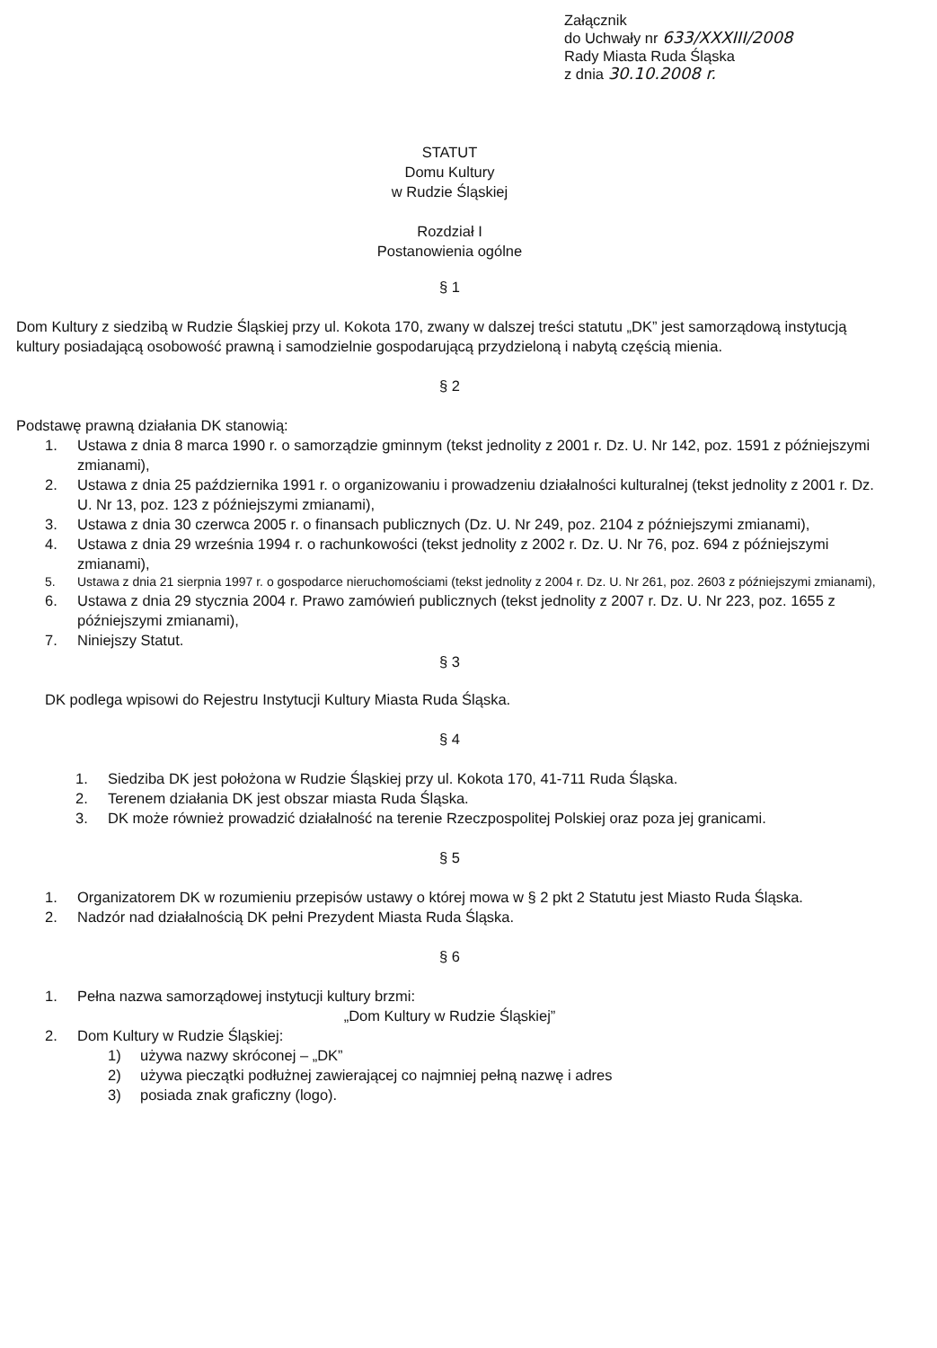Załącznik
do Uchwały nr 633/XXXIII/2008
Rady Miasta Ruda Śląska
z dnia 30.10.2008 r.
STATUT
Domu Kultury
w Rudzie Śląskiej
Rozdział I
Postanowienia ogólne
§ 1
Dom Kultury z siedzibą w Rudzie Śląskiej przy ul. Kokota 170, zwany w dalszej treści statutu „DK” jest samorządową instytucją kultury posiadającą osobowość prawną i samodzielnie gospodarującą przydzieloną i nabytą częścią mienia.
§ 2
Podstawę prawną działania DK stanowią:
1. Ustawa z dnia 8 marca 1990 r. o samorządzie gminnym (tekst jednolity z 2001 r. Dz. U. Nr 142, poz. 1591 z późniejszymi zmianami),
2. Ustawa z dnia 25 października 1991 r. o organizowaniu i prowadzeniu działalności kulturalnej (tekst jednolity z 2001 r. Dz. U. Nr 13, poz. 123 z późniejszymi zmianami),
3. Ustawa z dnia 30 czerwca 2005 r. o finansach publicznych (Dz. U. Nr 249, poz. 2104 z późniejszymi zmianami),
4. Ustawa z dnia 29 września 1994 r. o rachunkowości (tekst jednolity z 2002 r. Dz. U. Nr 76, poz. 694 z późniejszymi zmianami),
5. Ustawa z dnia 21 sierpnia 1997 r. o gospodarce nieruchomościami (tekst jednolity z 2004 r. Dz. U. Nr 261, poz. 2603 z późniejszymi zmianami),
6. Ustawa z dnia 29 stycznia 2004 r. Prawo zamówień publicznych (tekst jednolity z 2007 r. Dz. U. Nr 223, poz. 1655 z późniejszymi zmianami),
7. Niniejszy Statut.
§ 3
DK podlega wpisowi do Rejestru Instytucji Kultury Miasta Ruda Śląska.
§ 4
1. Siedziba DK jest położona w Rudzie Śląskiej przy ul. Kokota 170, 41-711 Ruda Śląska.
2. Terenem działania DK jest obszar miasta Ruda Śląska.
3. DK może również prowadzić działalność na terenie Rzeczpospolitej Polskiej oraz poza jej granicami.
§ 5
1. Organizatorem DK w rozumieniu przepisów ustawy o której mowa w § 2 pkt 2 Statutu jest Miasto Ruda Śląska.
2. Nadzór nad działalnością DK pełni Prezydent Miasta Ruda Śląska.
§ 6
1. Pełna nazwa samorządowej instytucji kultury brzmi:
„Dom Kultury w Rudzie Śląskiej”
2. Dom Kultury w Rudzie Śląskiej:
1) używa nazwy skróconej – „DK”
2) używa pieczątki podłużnej zawierającej co najmniej pełną nazwę i adres
3) posiada znak graficzny (logo).